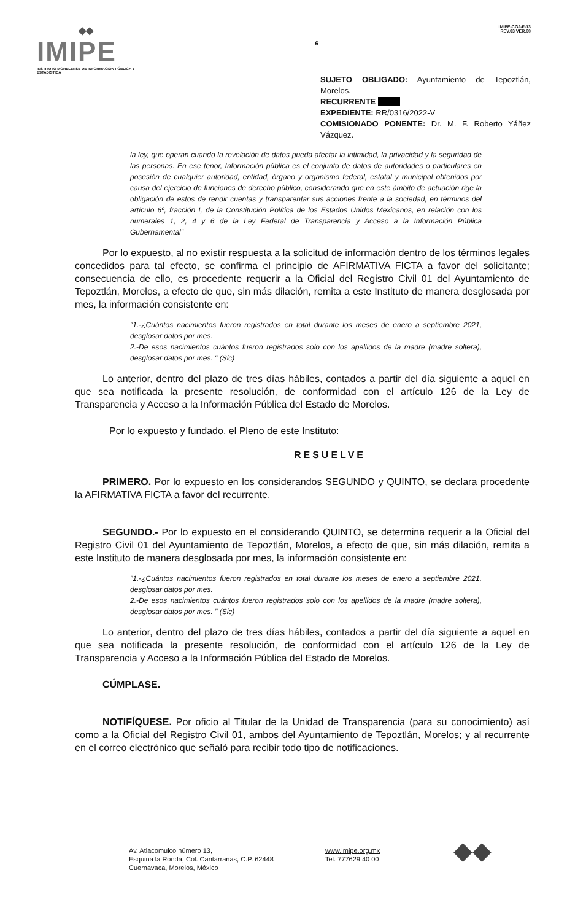◆◆
IMIPE
INSTITUTO MORELENSE DE INFORMACIÓN PÚBLICA Y ESTADÍSTICA
6
IMIPE-CGJ-F-13
REV.03 VER.00
SUJETO OBLIGADO: Ayuntamiento de Tepoztlán, Morelos.
RECURRENTE
EXPEDIENTE: RR/0316/2022-V
COMISIONADO PONENTE: Dr. M. F. Roberto Yáñez Vázquez.
la ley, que operan cuando la revelación de datos pueda afectar la intimidad, la privacidad y la seguridad de las personas. En ese tenor, Información pública es el conjunto de datos de autoridades o particulares en posesión de cualquier autoridad, entidad, órgano y organismo federal, estatal y municipal obtenidos por causa del ejercicio de funciones de derecho público, considerando que en este ámbito de actuación rige la obligación de estos de rendir cuentas y transparentar sus acciones frente a la sociedad, en términos del artículo 6º, fracción I, de la Constitución Política de los Estados Unidos Mexicanos, en relación con los numerales 1, 2, 4 y 6 de la Ley Federal de Transparencia y Acceso a la Información Pública Gubernamental"
Por lo expuesto, al no existir respuesta a la solicitud de información dentro de los términos legales concedidos para tal efecto, se confirma el principio de AFIRMATIVA FICTA a favor del solicitante; consecuencia de ello, es procedente requerir a la Oficial del Registro Civil 01 del Ayuntamiento de Tepoztlán, Morelos, a efecto de que, sin más dilación, remita a este Instituto de manera desglosada por mes, la información consistente en:
"1.-¿Cuántos nacimientos fueron registrados en total durante los meses de enero a septiembre 2021, desglosar datos por mes.
2.-De esos nacimientos cuántos fueron registrados solo con los apellidos de la madre (madre soltera), desglosar datos por mes. " (Sic)
Lo anterior, dentro del plazo de tres días hábiles, contados a partir del día siguiente a aquel en que sea notificada la presente resolución, de conformidad con el artículo 126 de la Ley de Transparencia y Acceso a la Información Pública del Estado de Morelos.
Por lo expuesto y fundado, el Pleno de este Instituto:
RESUELVE
PRIMERO. Por lo expuesto en los considerandos SEGUNDO y QUINTO, se declara procedente la AFIRMATIVA FICTA a favor del recurrente.
SEGUNDO.- Por lo expuesto en el considerando QUINTO, se determina requerir a la Oficial del Registro Civil 01 del Ayuntamiento de Tepoztlán, Morelos, a efecto de que, sin más dilación, remita a este Instituto de manera desglosada por mes, la información consistente en:
"1.-¿Cuántos nacimientos fueron registrados en total durante los meses de enero a septiembre 2021, desglosar datos por mes.
2.-De esos nacimientos cuántos fueron registrados solo con los apellidos de la madre (madre soltera), desglosar datos por mes. " (Sic)
Lo anterior, dentro del plazo de tres días hábiles, contados a partir del día siguiente a aquel en que sea notificada la presente resolución, de conformidad con el artículo 126 de la Ley de Transparencia y Acceso a la Información Pública del Estado de Morelos.
CÚMPLASE.
NOTIFÍQUESE. Por oficio al Titular de la Unidad de Transparencia (para su conocimiento) así como a la Oficial del Registro Civil 01, ambos del Ayuntamiento de Tepoztlán, Morelos; y al recurrente en el correo electrónico que señaló para recibir todo tipo de notificaciones.
Av. Atlacomulco número 13,
Esquina la Ronda, Col. Cantarranas, C.P. 62448
Cuernavaca, Morelos, México
www.imipe.org.mx
Tel. 777629 40 00
◆◆